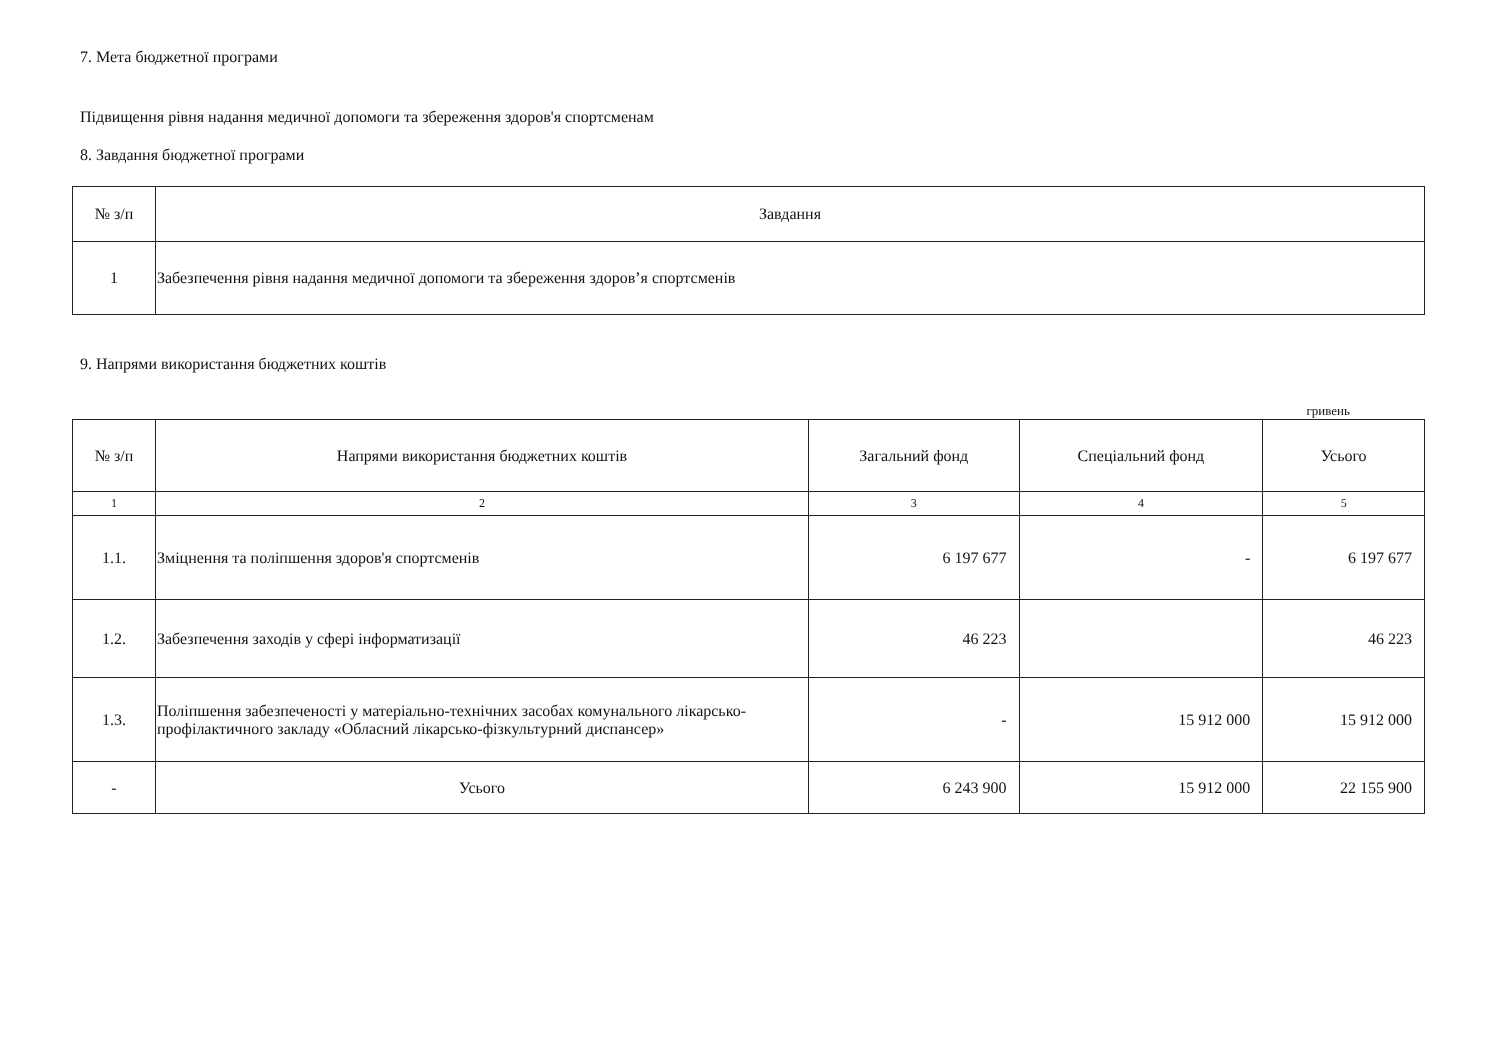7. Мета бюджетної програми
Підвищення рівня надання медичної допомоги та збереження здоров'я спортсменам
8. Завдання бюджетної програми
| № з/п | Завдання |
| --- | --- |
| 1 | Забезпечення рівня надання медичної допомоги та збереження здоров’я спортсменів |
9. Напрями використання бюджетних коштів
гривень
| № з/п | Напрями використання бюджетних коштів | Загальний фонд | Спеціальний фонд | Усього |
| --- | --- | --- | --- | --- |
| 1 | 2 | 3 | 4 | 5 |
| 1.1. | Зміцнення та поліпшення здоров'я спортсменів | 6 197 677 | - | 6 197 677 |
| 1.2. | Забезпечення заходів у сфері інформатизації | 46 223 | | 46 223 |
| 1.3. | Поліпшення забезпеченості у матеріально-технічних засобах комунального лікарсько-профілактичного закладу «Обласний лікарсько-фізкультурний диспансер» | - | 15 912 000 | 15 912 000 |
| - | Усього | 6 243 900 | 15 912 000 | 22 155 900 |